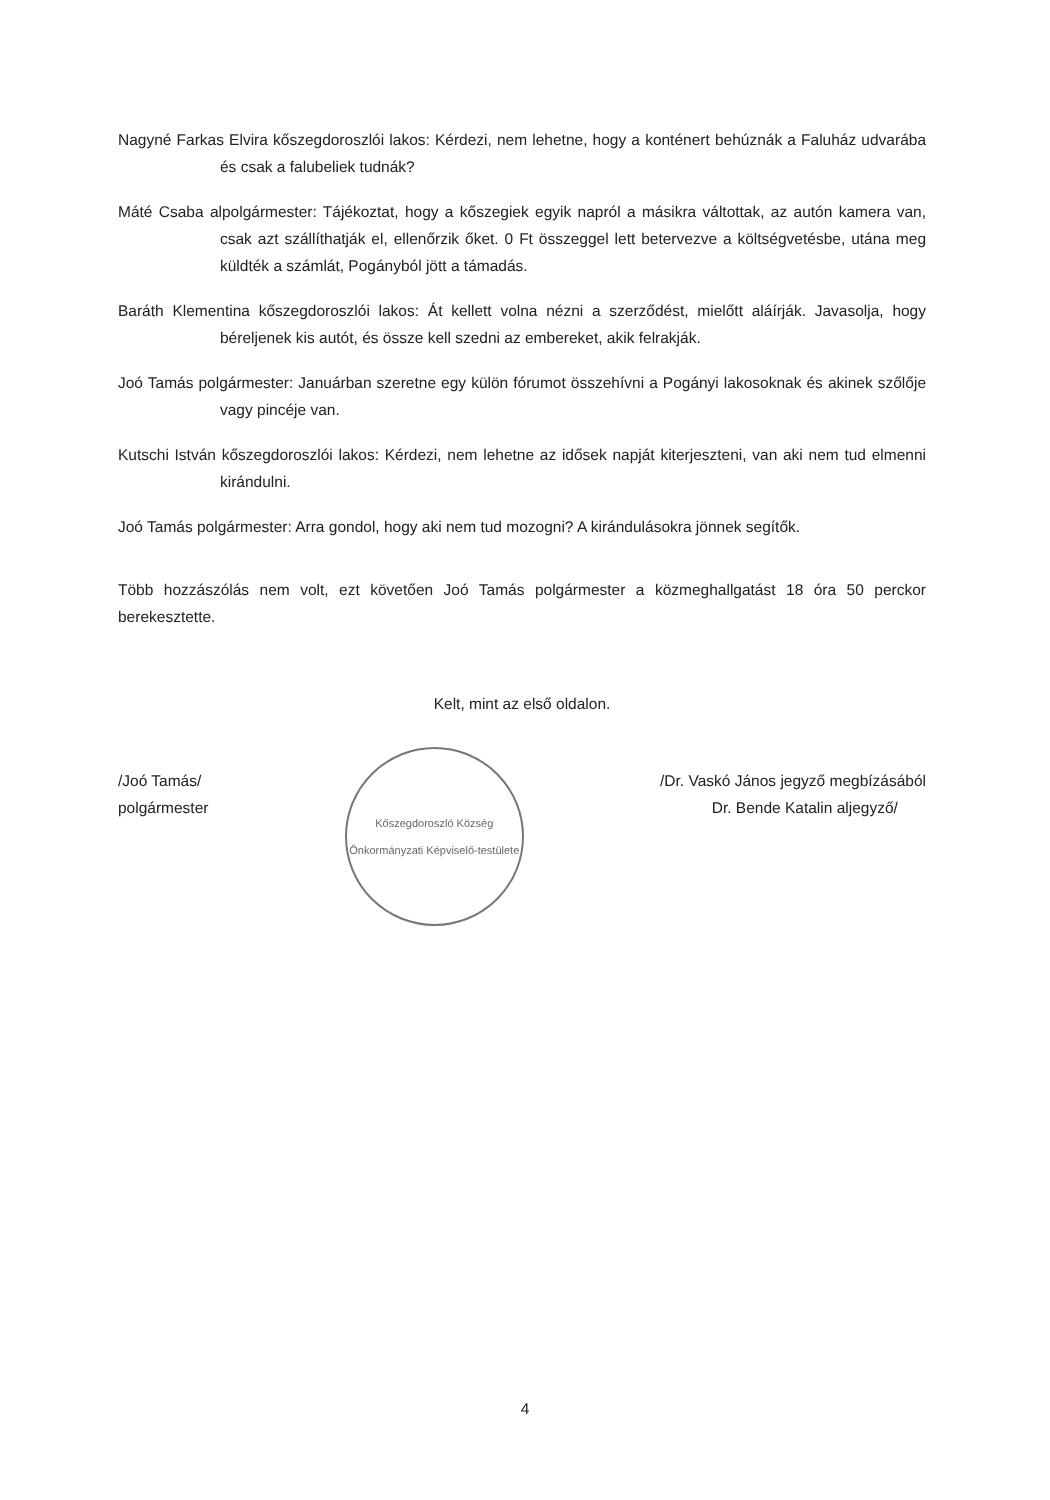Nagyné Farkas Elvira kőszegdoroszlói lakos: Kérdezi, nem lehetne, hogy a konténert behúznák a Faluház udvarába és csak a falubeliek tudnák?
Máté Csaba alpolgármester: Tájékoztat, hogy a kőszegiek egyik napról a másikra váltottak, az autón kamera van, csak azt szállíthatják el, ellenőrzik őket. 0 Ft összeggel lett betervezve a költségvetésbe, utána meg küldték a számlát, Pogányból jött a támadás.
Baráth Klementina kőszegdoroszlói lakos: Át kellett volna nézni a szerződést, mielőtt aláírják. Javasolja, hogy béreljenek kis autót, és össze kell szedni az embereket, akik felrakják.
Joó Tamás polgármester: Januárban szeretne egy külön fórumot összehívni a Pogányi lakosoknak és akinek szőlője vagy pincéje van.
Kutschi István kőszegdoroszlói lakos: Kérdezi, nem lehetne az idősek napját kiterjeszteni, van aki nem tud elmenni kirándulni.
Joó Tamás polgármester: Arra gondol, hogy aki nem tud mozogni? A kirándulásokra jönnek segítők.
Több hozzászólás nem volt, ezt követően Joó Tamás polgármester a közmeghallgatást 18 óra 50 perckor berekesztette.
Kelt, mint az első oldalon.
/Joó Tamás/
polgármester
Kőszegdoroszló Község
Önkormányzati Képviselő-testülete
/Dr. Vaskó János jegyző megbízásából
Dr. Bende Katalin aljegyző/
4